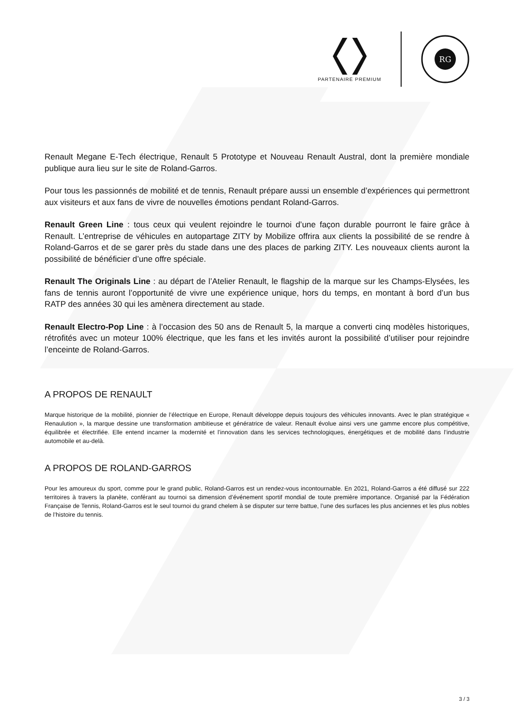PARTENAIRE PREMIUM
RG
Renault Megane E-Tech électrique, Renault 5 Prototype et Nouveau Renault Austral, dont la première mondiale publique aura lieu sur le site de Roland-Garros.
Pour tous les passionnés de mobilité et de tennis, Renault prépare aussi un ensemble d’expériences qui permettront aux visiteurs et aux fans de vivre de nouvelles émotions pendant Roland-Garros.
Renault Green Line : tous ceux qui veulent rejoindre le tournoi d’une façon durable pourront le faire grâce à Renault. L’entreprise de véhicules en autopartage ZITY by Mobilize offrira aux clients la possibilité de se rendre à Roland-Garros et de se garer près du stade dans une des places de parking ZITY. Les nouveaux clients auront la possibilité de bénéficier d’une offre spéciale.
Renault The Originals Line : au départ de l’Atelier Renault, le flagship de la marque sur les Champs-Elysées, les fans de tennis auront l’opportunité de vivre une expérience unique, hors du temps, en montant à bord d’un bus RATP des années 30 qui les amènera directement au stade.
Renault Electro-Pop Line : à l’occasion des 50 ans de Renault 5, la marque a converti cinq modèles historiques, rétrofités avec un moteur 100% électrique, que les fans et les invités auront la possibilité d’utiliser pour rejoindre l’enceinte de Roland-Garros.
A PROPOS DE RENAULT
Marque historique de la mobilité, pionnier de l’électrique en Europe, Renault développe depuis toujours des véhicules innovants. Avec le plan stratégique « Renaulution », la marque dessine une transformation ambitieuse et génératrice de valeur. Renault évolue ainsi vers une gamme encore plus compétitive, équilibrée et électrifiée. Elle entend incarner la modernité et l'innovation dans les services technologiques, énergétiques et de mobilité dans l’industrie automobile et au-delà.
A PROPOS DE ROLAND-GARROS
Pour les amoureux du sport, comme pour le grand public, Roland-Garros est un rendez-vous incontournable. En 2021, Roland-Garros a été diffusé sur 222 territoires à travers la planète, conférant au tournoi sa dimension d’événement sportif mondial de toute première importance. Organisé par la Fédération Française de Tennis, Roland-Garros est le seul tournoi du grand chelem à se disputer sur terre battue, l’une des surfaces les plus anciennes et les plus nobles de l’histoire du tennis.
3 / 3